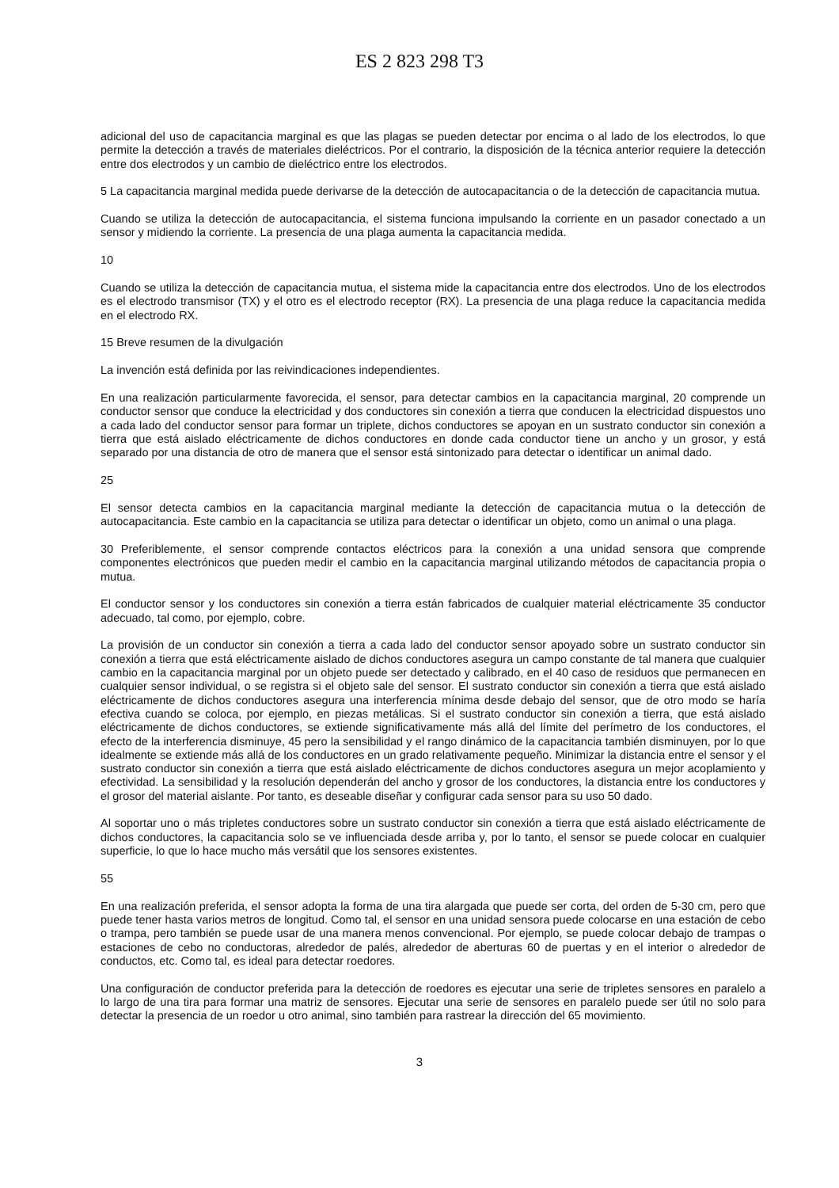ES 2 823 298 T3
adicional del uso de capacitancia marginal es que las plagas se pueden detectar por encima o al lado de los electrodos, lo que permite la detección a través de materiales dieléctricos. Por el contrario, la disposición de la técnica anterior requiere la detección entre dos electrodos y un cambio de dieléctrico entre los electrodos.
5 La capacitancia marginal medida puede derivarse de la detección de autocapacitancia o de la detección de capacitancia mutua.
Cuando se utiliza la detección de autocapacitancia, el sistema funciona impulsando la corriente en un pasador conectado a un sensor y midiendo la corriente. La presencia de una plaga aumenta la capacitancia medida.
10
Cuando se utiliza la detección de capacitancia mutua, el sistema mide la capacitancia entre dos electrodos. Uno de los electrodos es el electrodo transmisor (TX) y el otro es el electrodo receptor (RX). La presencia de una plaga reduce la capacitancia medida en el electrodo RX.
15 Breve resumen de la divulgación
La invención está definida por las reivindicaciones independientes.
En una realización particularmente favorecida, el sensor, para detectar cambios en la capacitancia marginal, 20 comprende un conductor sensor que conduce la electricidad y dos conductores sin conexión a tierra que conducen la electricidad dispuestos uno a cada lado del conductor sensor para formar un triplete, dichos conductores se apoyan en un sustrato conductor sin conexión a tierra que está aislado eléctricamente de dichos conductores en donde cada conductor tiene un ancho y un grosor, y está separado por una distancia de otro de manera que el sensor está sintonizado para detectar o identificar un animal dado.
25
El sensor detecta cambios en la capacitancia marginal mediante la detección de capacitancia mutua o la detección de autocapacitancia. Este cambio en la capacitancia se utiliza para detectar o identificar un objeto, como un animal o una plaga.
30 Preferiblemente, el sensor comprende contactos eléctricos para la conexión a una unidad sensora que comprende componentes electrónicos que pueden medir el cambio en la capacitancia marginal utilizando métodos de capacitancia propia o mutua.
El conductor sensor y los conductores sin conexión a tierra están fabricados de cualquier material eléctricamente 35 conductor adecuado, tal como, por ejemplo, cobre.
La provisión de un conductor sin conexión a tierra a cada lado del conductor sensor apoyado sobre un sustrato conductor sin conexión a tierra que está eléctricamente aislado de dichos conductores asegura un campo constante de tal manera que cualquier cambio en la capacitancia marginal por un objeto puede ser detectado y calibrado, en el 40 caso de residuos que permanecen en cualquier sensor individual, o se registra si el objeto sale del sensor. El sustrato conductor sin conexión a tierra que está aislado eléctricamente de dichos conductores asegura una interferencia mínima desde debajo del sensor, que de otro modo se haría efectiva cuando se coloca, por ejemplo, en piezas metálicas. Si el sustrato conductor sin conexión a tierra, que está aislado eléctricamente de dichos conductores, se extiende significativamente más allá del límite del perímetro de los conductores, el efecto de la interferencia disminuye, 45 pero la sensibilidad y el rango dinámico de la capacitancia también disminuyen, por lo que idealmente se extiende más allá de los conductores en un grado relativamente pequeño. Minimizar la distancia entre el sensor y el sustrato conductor sin conexión a tierra que está aislado eléctricamente de dichos conductores asegura un mejor acoplamiento y efectividad. La sensibilidad y la resolución dependerán del ancho y grosor de los conductores, la distancia entre los conductores y el grosor del material aislante. Por tanto, es deseable diseñar y configurar cada sensor para su uso 50 dado.
Al soportar uno o más tripletes conductores sobre un sustrato conductor sin conexión a tierra que está aislado eléctricamente de dichos conductores, la capacitancia solo se ve influenciada desde arriba y, por lo tanto, el sensor se puede colocar en cualquier superficie, lo que lo hace mucho más versátil que los sensores existentes.
55
En una realización preferida, el sensor adopta la forma de una tira alargada que puede ser corta, del orden de 5-30 cm, pero que puede tener hasta varios metros de longitud. Como tal, el sensor en una unidad sensora puede colocarse en una estación de cebo o trampa, pero también se puede usar de una manera menos convencional. Por ejemplo, se puede colocar debajo de trampas o estaciones de cebo no conductoras, alrededor de palés, alrededor de aberturas 60 de puertas y en el interior o alrededor de conductos, etc. Como tal, es ideal para detectar roedores.
Una configuración de conductor preferida para la detección de roedores es ejecutar una serie de tripletes sensores en paralelo a lo largo de una tira para formar una matriz de sensores. Ejecutar una serie de sensores en paralelo puede ser útil no solo para detectar la presencia de un roedor u otro animal, sino también para rastrear la dirección del 65 movimiento.
3